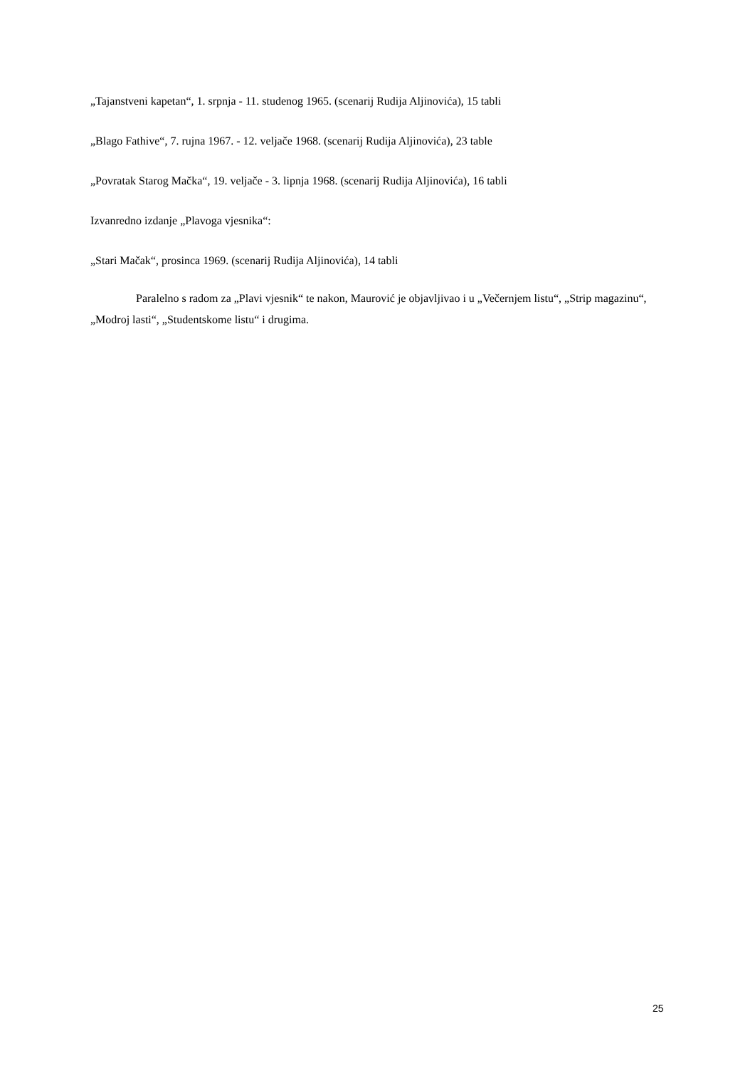„Tajanstveni kapetan“, 1. srpnja - 11. studenog 1965. (scenarij Rudija Aljinovića), 15 tabli
„Blago Fathive“, 7. rujna 1967. - 12. veljače 1968. (scenarij Rudija Aljinovića), 23 table
„Povratak Starog Mačka“, 19. veljače - 3. lipnja 1968. (scenarij Rudija Aljinovića), 16 tabli
Izvanredno izdanje „Plavoga vjesnika“:
„Stari Mačak“, prosinca 1969. (scenarij Rudija Aljinovića), 14 tabli
Paralelno s radom za „Plavi vjesnik“ te nakon, Maurović je objavljivao i u „Večernjem listu“, „Strip magazinu“, „Modroj lasti“, „Studentskome listu“ i drugima.
25